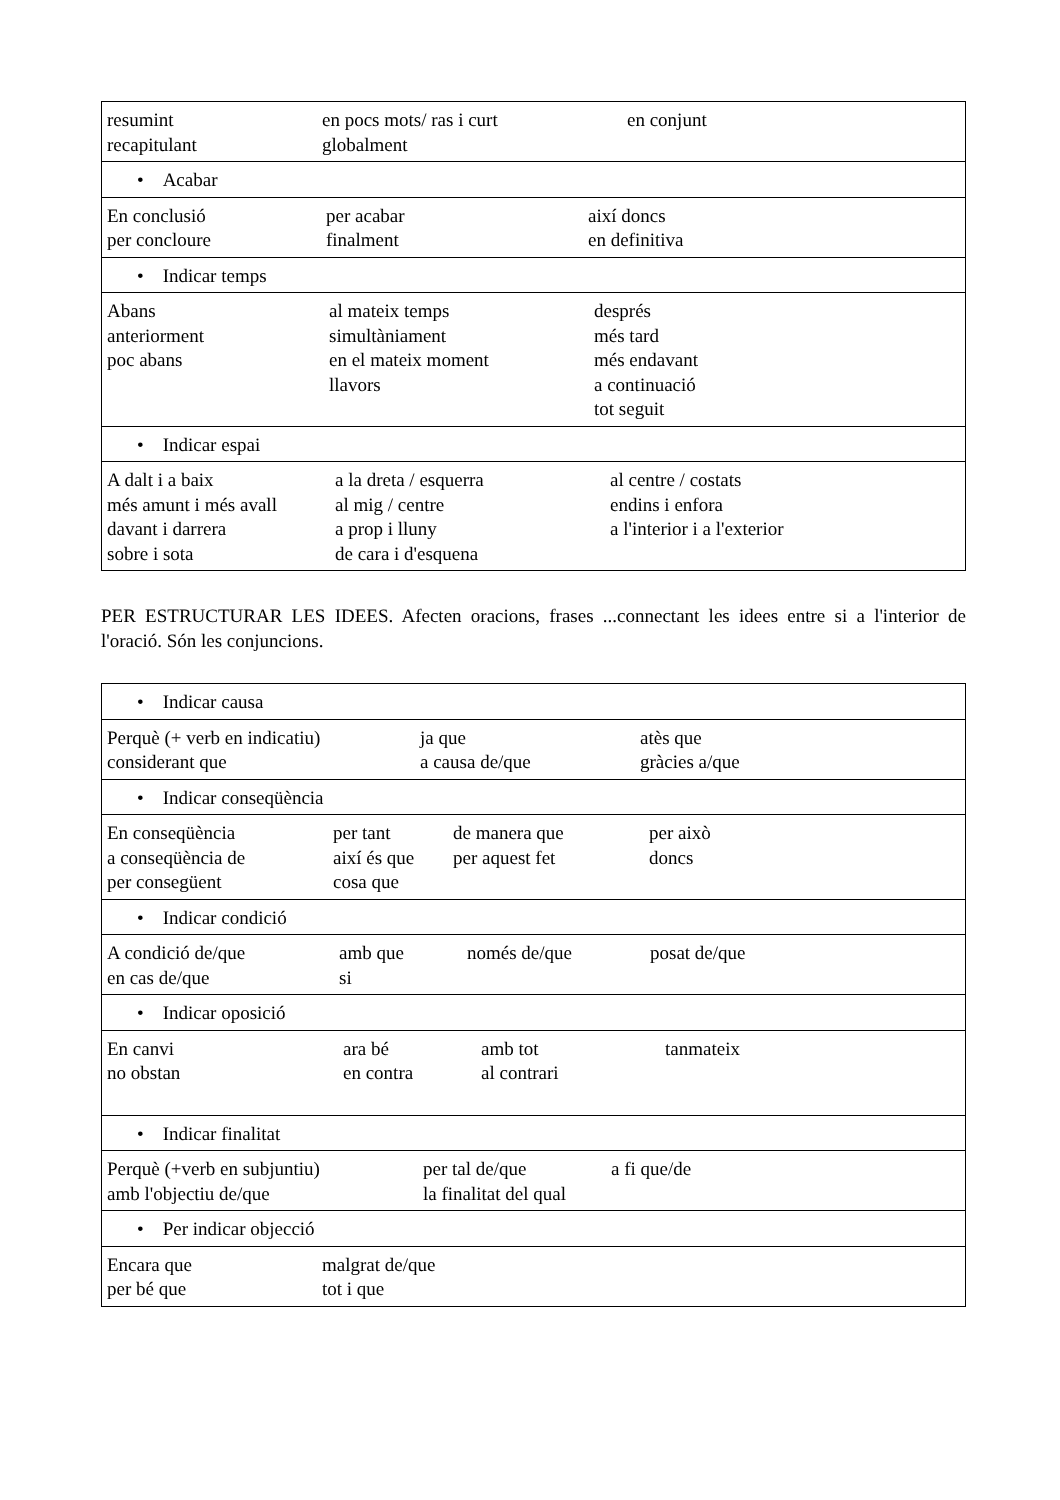| resumint en pocs mots/ ras i curt en conjunt recapitulant globalment |
| • Acabar |
| En conclusió per acabar així doncs per concloure finalment en definitiva |
| • Indicar temps |
| Abans al mateix temps després anteriorment simultàniament més tard poc abans en el mateix moment més endavant llavors a continuació tot seguit |
| • Indicar espai |
| A dalt i a baix a la dreta / esquerra al centre / costats més amunt i més avall al mig / centre endins i enfora davant i darrera a prop i lluny a l'interior i a l'exterior sobre i sota de cara i d'esquena |
PER ESTRUCTURAR LES IDEES. Afecten oracions, frases ...connectant les idees entre si a l'interior de l'oració. Són les conjuncions.
| • Indicar causa |
| Perquè (+ verb en indicatiu) ja que atès que considerant que a causa de/que gràcies a/que |
| • Indicar conseqüència |
| En conseqüència per tant de manera que per això a conseqüència de així és que per aquest fet doncs per consegüent cosa que |
| • Indicar condició |
| A condició de/que amb que només de/que posat de/que en cas de/que si |
| • Indicar oposició |
| En canvi ara bé amb tot tanmateix no obstan en contra al contrari |
| • Indicar finalitat |
| Perquè (+verb en subjuntiu) per tal de/que a fi que/de amb l'objectiu de/que la finalitat del qual |
| • Per indicar objecció |
| Encara que malgrat de/que per bé que tot i que |